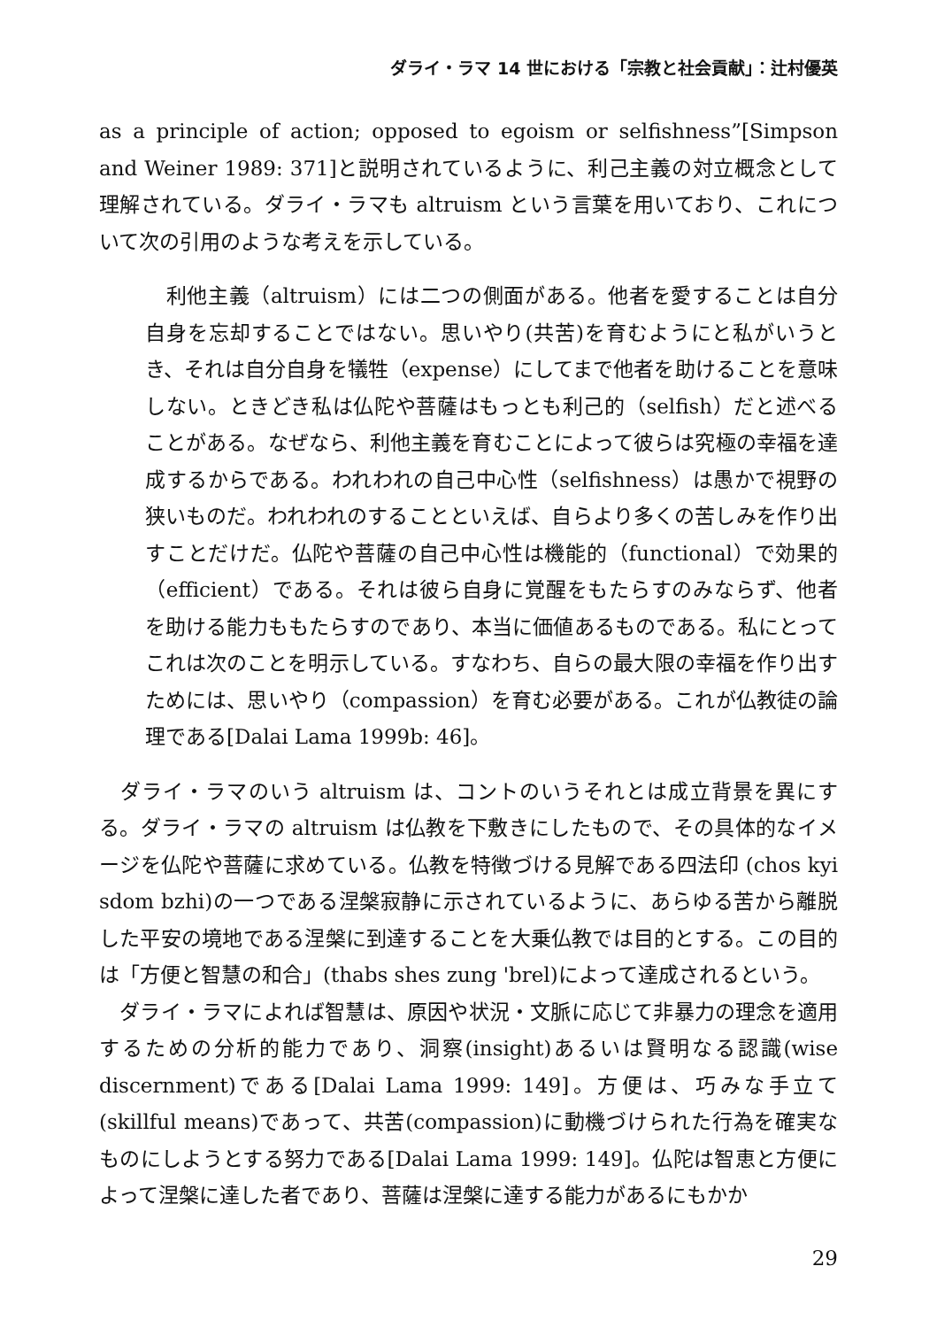ダライ・ラマ 14 世における「宗教と社会貢献」：辻村優英
as a principle of action; opposed to egoism or selfishness”[Simpson and Weiner 1989: 371]と説明されているように、利己主義の対立概念として理解されている。ダライ・ラマも altruism という言葉を用いており、これについて次の引用のような考えを示している。
　利他主義（altruism）には二つの側面がある。他者を愛することは自分自身を忘却することではない。思いやり(共苦)を育むようにと私がいうとき、それは自分自身を犠牲（expense）にしてまで他者を助けることを意味しない。ときどき私は仏陀や菩薩はもっとも利己的（selfish）だと述べることがある。なぜなら、利他主義を育むことによって彼らは究極の幸福を達成するからである。われわれの自己中心性（selfishness）は愚かで視野の狭いものだ。われわれのすることといえば、自らより多くの苦しみを作り出すことだけだ。仏陀や菩薩の自己中心性は機能的（functional）で効果的（efficient）である。それは彼ら自身に覚醒をもたらすのみならず、他者を助ける能力ももたらすのであり、本当に価値あるものである。私にとってこれは次のことを明示している。すなわち、自らの最大限の幸福を作り出すためには、思いやり（compassion）を育む必要がある。これが仏教徒の論理である[Dalai Lama 1999b: 46]。
　ダライ・ラマのいう altruism は、コントのいうそれとは成立背景を異にする。ダライ・ラマの altruism は仏教を下敷きにしたもので、その具体的なイメージを仏陀や菩薩に求めている。仏教を特徴づける見解である四法印 (chos kyi sdom bzhi)の一つである涅槃寂静に示されているように、あらゆる苦から離脱した平安の境地である涅槃に到達することを大乗仏教では目的とする。この目的は「方便と智慧の和合」(thabs shes zung 'brel)によって達成されるという。
　ダライ・ラマによれば智慧は、原因や状況・文脈に応じて非暴力の理念を適用するための分析的能力であり、洞察(insight)あるいは賢明なる認識(wise discernment)である[Dalai Lama 1999: 149]。方便は、巧みな手立て(skillful means)であって、共苦(compassion)に動機づけられた行為を確実なものにしようとする努力である[Dalai Lama 1999: 149]。仏陀は智恵と方便によって涅槃に達した者であり、菩薩は涅槃に達する能力があるにもかか
29